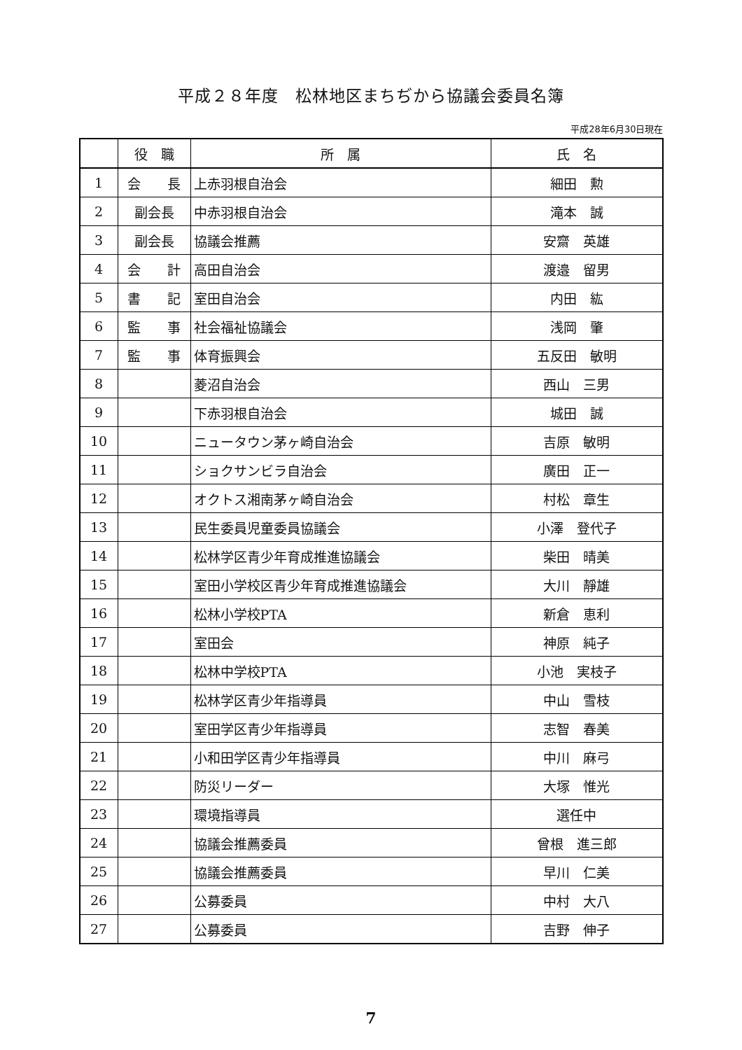平成２８年度　松林地区まちぢから協議会委員名簿
平成28年6月30日現在
| | 役 職 | 所 属 | 氏 名 |
| --- | --- | --- | --- |
| 1 | 会 長 | 上赤羽根自治会 | 細田 勲 |
| 2 | 副会長 | 中赤羽根自治会 | 滝本 誠 |
| 3 | 副会長 | 協議会推薦 | 安齋 英雄 |
| 4 | 会 計 | 高田自治会 | 渡邉 留男 |
| 5 | 書 記 | 室田自治会 | 内田 紘 |
| 6 | 監 事 | 社会福祉協議会 | 浅岡 肇 |
| 7 | 監 事 | 体育振興会 | 五反田 敏明 |
| 8 | | 菱沼自治会 | 西山 三男 |
| 9 | | 下赤羽根自治会 | 城田 誠 |
| 10 | | ニュータウン茅ヶ崎自治会 | 吉原 敏明 |
| 11 | | ショクサンビラ自治会 | 廣田 正一 |
| 12 | | オクトス湘南茅ヶ崎自治会 | 村松 章生 |
| 13 | | 民生委員児童委員協議会 | 小澤 登代子 |
| 14 | | 松林学区青少年育成推進協議会 | 柴田 晴美 |
| 15 | | 室田小学校区青少年育成推進協議会 | 大川 靜雄 |
| 16 | | 松林小学校PTA | 新倉 恵利 |
| 17 | | 室田会 | 神原 純子 |
| 18 | | 松林中学校PTA | 小池 実枝子 |
| 19 | | 松林学区青少年指導員 | 中山 雪枝 |
| 20 | | 室田学区青少年指導員 | 志智 春美 |
| 21 | | 小和田学区青少年指導員 | 中川 麻弓 |
| 22 | | 防災リーダー | 大塚 惟光 |
| 23 | | 環境指導員 | 選任中 |
| 24 | | 協議会推薦委員 | 曾根 進三郎 |
| 25 | | 協議会推薦委員 | 早川 仁美 |
| 26 | | 公募委員 | 中村 大八 |
| 27 | | 公募委員 | 吉野 伸子 |
7